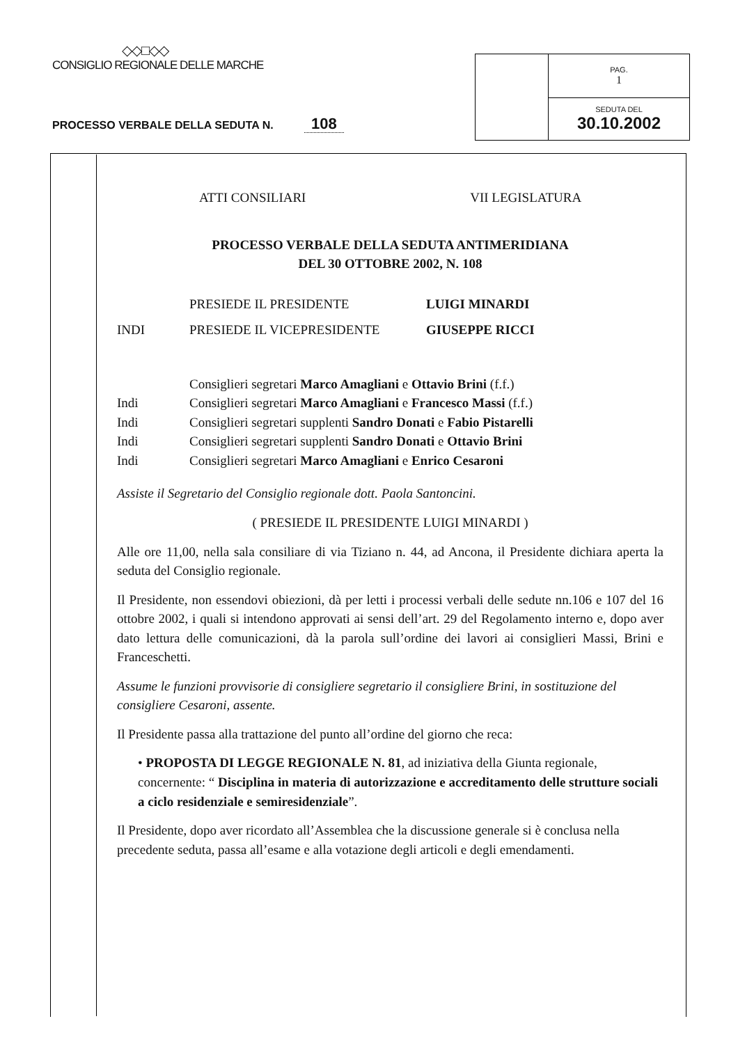◇◇□◇◇
CONSIGLIO REGIONALE DELLE MARCHE
PROCESSO VERBALE DELLA SEDUTA N. 108
| | PAG. 1 |
| | SEDUTA DEL 30.10.2002 |
ATTI CONSILIARI VII LEGISLATURA
PROCESSO VERBALE DELLA SEDUTA ANTIMERIDIANA
DEL 30 OTTOBRE 2002, N. 108
PRESIEDE IL PRESIDENTE LUIGI MINARDI
INDI PRESIEDE IL VICEPRESIDENTE GIUSEPPE RICCI
Consiglieri segretari Marco Amagliani e Ottavio Brini (f.f.)
Indi Consiglieri segretari Marco Amagliani e Francesco Massi (f.f.)
Indi Consiglieri segretari supplenti Sandro Donati e Fabio Pistarelli
Indi Consiglieri segretari supplenti Sandro Donati e Ottavio Brini
Indi Consiglieri segretari Marco Amagliani e Enrico Cesaroni
Assiste il Segretario del Consiglio regionale dott. Paola Santoncini.
( PRESIEDE IL PRESIDENTE LUIGI MINARDI )
Alle ore 11,00, nella sala consiliare di via Tiziano n. 44, ad Ancona, il Presidente dichiara aperta la seduta del Consiglio regionale.
Il Presidente, non essendovi obiezioni, dà per letti i processi verbali delle sedute nn.106 e 107 del 16 ottobre 2002, i quali si intendono approvati ai sensi dell’art. 29 del Regolamento interno e, dopo aver dato lettura delle comunicazioni, dà la parola sull’ordine dei lavori ai consiglieri Massi, Brini e Franceschetti.
Assume le funzioni provvisorie di consigliere segretario il consigliere Brini, in sostituzione del consigliere Cesaroni, assente.
Il Presidente passa alla trattazione del punto all’ordine del giorno che reca:
• PROPOSTA DI LEGGE REGIONALE N. 81, ad iniziativa della Giunta regionale, concernente: “ Disciplina in materia di autorizzazione e accreditamento delle strutture sociali a ciclo residenziale e semiresidenziale”.
Il Presidente, dopo aver ricordato all’Assemblea che la discussione generale si è conclusa nella precedente seduta, passa all’esame e alla votazione degli articoli e degli emendamenti.